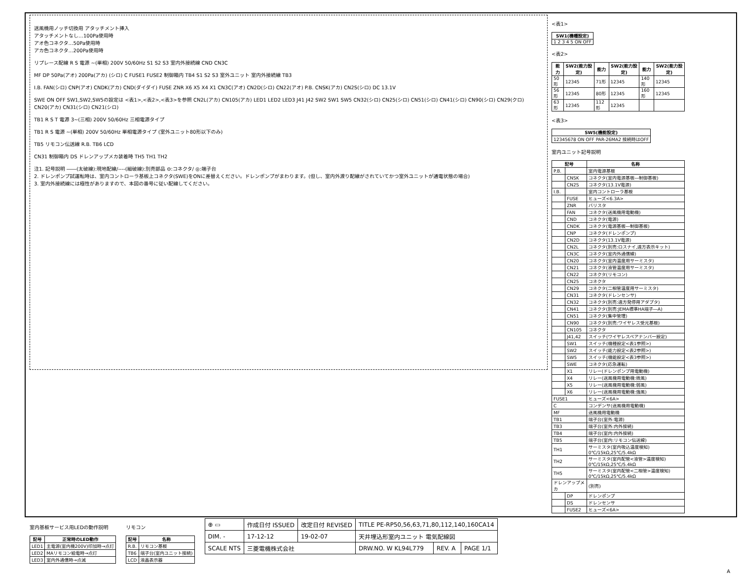送風機用ノッチ切換用 アタッチメント挿入
アタッチメントなし…100Pa使用時
アオ色コネクタ…50Pa使用時
アカ色コネクタ…200Pa使用時
リプレース配線 R S 電源 ~(単相) 200V 50/60Hz S1 S2 S3 室内外接続線 CND CN3C
MF DP 50Pa(アオ) 200Pa(アカ) (シロ) C FUSE1 FUSE2 制御箱内 TB4 S1 S2 S3 室外ユニット 室内外接続線 TB3
I.B. FAN(シロ) CNP(アオ) CNDK(アカ) CND(ダイダイ) FUSE ZNR X6 X5 X4 X1 CN3C(アオ) CN2D(シロ) CN22(アオ) P.B. CNSK(アカ) CN2S(シロ) DC 13.1V
SWE ON OFF SW1,SW2,SW5の設定は <表1>,<表2>,<表3>を参照 CN2L(アカ) CN105(アカ) LED1 LED2 LED3 J41 J42 SW2 SW1 SW5 CN32(シロ) CN25(シロ) CN51(シロ) CN41(シロ) CN90(シロ) CN29(クロ) CN20(アカ) CN31(シロ) CN21(シロ)
TB1 R S T 電源 3~(三相) 200V 50/60Hz 三相電源タイプ
TB1 R S 電源 ~(単相) 200V 50/60Hz 単相電源タイプ (室外ユニット80形以下のみ)
TB5 リモコン伝送線 R.B. TB6 LCD
CN31 制御箱内 DS ドレンアップメカ装着時 TH5 TH1 TH2
注1. 記号説明 ――(太破線):現地配線/----(細破線):別売部品 ⊖:コネクタ/ ◎:端子台
2. ドレンポンプ試運転時は、室内コントローラ基板上コネクタ(SWE)をONに差替えください。ドレンポンプがまわります。(但し、室内外渡り配線がされていてかつ室外ユニットが通電状態の場合)
3. 室内外接続線には極性がありますので、本図の番号に従い配線してください。
<表1>
| SW1(機種設定) |
| --- |
| 1 2 3 4 5 ON OFF |
<表2>
| 能力 | SW2(能力設定) | 能力 | SW2(能力設定) | 能力 | SW2(能力設定) |
| --- | --- | --- | --- | --- | --- |
| 50形 | 12345 | 71形 | 12345 | 140形 | 12345 |
| 56形 | 12345 | 80形 | 12345 | 160形 | 12345 |
| 63形 | 12345 | 112形 | 12345 | | |
<表3>
| SW5(機能設定) |
| --- |
| 12345678 ON OFF PAR-26MA2 接続時はOFF |
室内ユニット記号説明
| 記号 | | 名称 |
| --- | --- | --- |
| P.B. | | 室内電源基板 |
| | CNSK | コネクタ(室内電源基板―制御基板) |
| | CN2S | コネクタ(13.1V電源) |
| I.B. | | 室内コントローラ基板 |
| | FUSE | ヒューズ<6.3A> |
| | ZNR | バリスタ |
| | FAN | コネクタ(送風機用電動機) |
| | CND | コネクタ(電源) |
| | CNDK | コネクタ(電源基板―制御基板) |
| | CNP | コネクタ(ドレンポンプ) |
| | CN2D | コネクタ(13.1V電源) |
| | CN2L | コネクタ(別売:ロスナイ,遠方表示キット) |
| | CN3C | コネクタ(室内外通信線) |
| | CN20 | コネクタ(室内温度用サーミスタ) |
| | CN21 | コネクタ(液管温度用サーミスタ) |
| | CN22 | コネクタ(リモコン) |
| | CN25 | コネクタ |
| | CN29 | コネクタ(二相管温度用サーミスタ) |
| | CN31 | コネクタ(ドレンセンサ) |
| | CN32 | コネクタ(別売:遠方発停用アダプタ) |
| | CN41 | コネクタ(別売:JEMA標準HA端子―A) |
| | CN51 | コネクタ(集中管理) |
| | CN90 | コネクタ(別売:ワイヤレス受光基板) |
| | CN105 | コネクタ |
| | J41,42 | スイッチ(ワイヤレスペアナンバー設定) |
| | SW1 | スイッチ(機種設定<表1参照>) |
| | SW2 | スイッチ(能力設定<表2参照>) |
| | SW5 | スイッチ(機能設定<表3参照>) |
| | SWE | コネクタ(応急運転) |
| | X1 | リレー(ドレンポンプ用電動機) |
| | X4 | リレー(送風機用電動機:微風) |
| | X5 | リレー(送風機用電動機:弱風) |
| | X6 | リレー(送風機用電動機:強風) |
| FUSE1 | | ヒューズ<6A> |
| C | | コンデンサ(送風機用電動機) |
| MF | | 送風機用電動機 |
| TB1 | | 端子台(室外:電源) |
| TB3 | | 端子台(室外:内外接続) |
| TB4 | | 端子台(室内:内外接続) |
| TB5 | | 端子台(室内:リモコン伝送線) |
| TH1 | | サーミスタ(室内吸込温度検知) 0℃/15kΩ,25℃/5.4kΩ |
| TH2 | | サーミスタ(室内配管<液管>温度検知) 0℃/15kΩ,25℃/5.4kΩ |
| TH5 | | サーミスタ(室内配管<二相管>温度検知) 0℃/15kΩ,25℃/5.4kΩ |
| ドレンアップメカ | | (別売) |
| | DP | ドレンポンプ |
| | DS | ドレンセンサ |
| | FUSE2 | ヒューズ<6A> |
室内基板サービス用LEDの動作説明
| 記号 | 正常時のLED動作 |
| --- | --- |
| LED1 | 主電源(室内機200V)印加時→点灯 |
| LED2 | MAリモコン給電時→点灯 |
| LED3 | 室内外通信時→点滅 |
リモコン
| 記号 | 名称 |
| --- | --- |
| R.B. | リモコン基板 |
| TB6 | 端子台(室内ユニット接続) |
| LCD | 液晶表示器 |
| ⊕ ▭ | 作成日付 ISSUED | 改定日付 REVISED | TITLE PE-RP50,56,63,71,80,112,140,160CA14 | | |
| DIM. - | 17-12-12 | 19-02-07 | 天井埋込形室内ユニット 電気配線図 | | |
| SCALE NTS | 三菱電機株式会社 | | DRW.NO. W KL94L779 | REV. A | PAGE 1/1 |
A